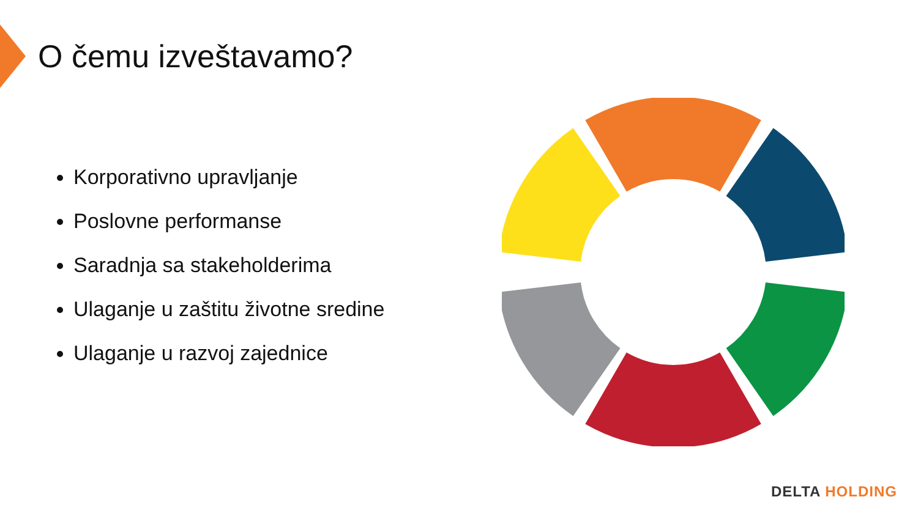O čemu izveštavamo?
Korporativno upravljanje
Poslovne performanse
Saradnja sa stakeholderima
Ulaganje u zaštitu životne sredine
Ulaganje u razvoj zajednice
DELTA HOLDING